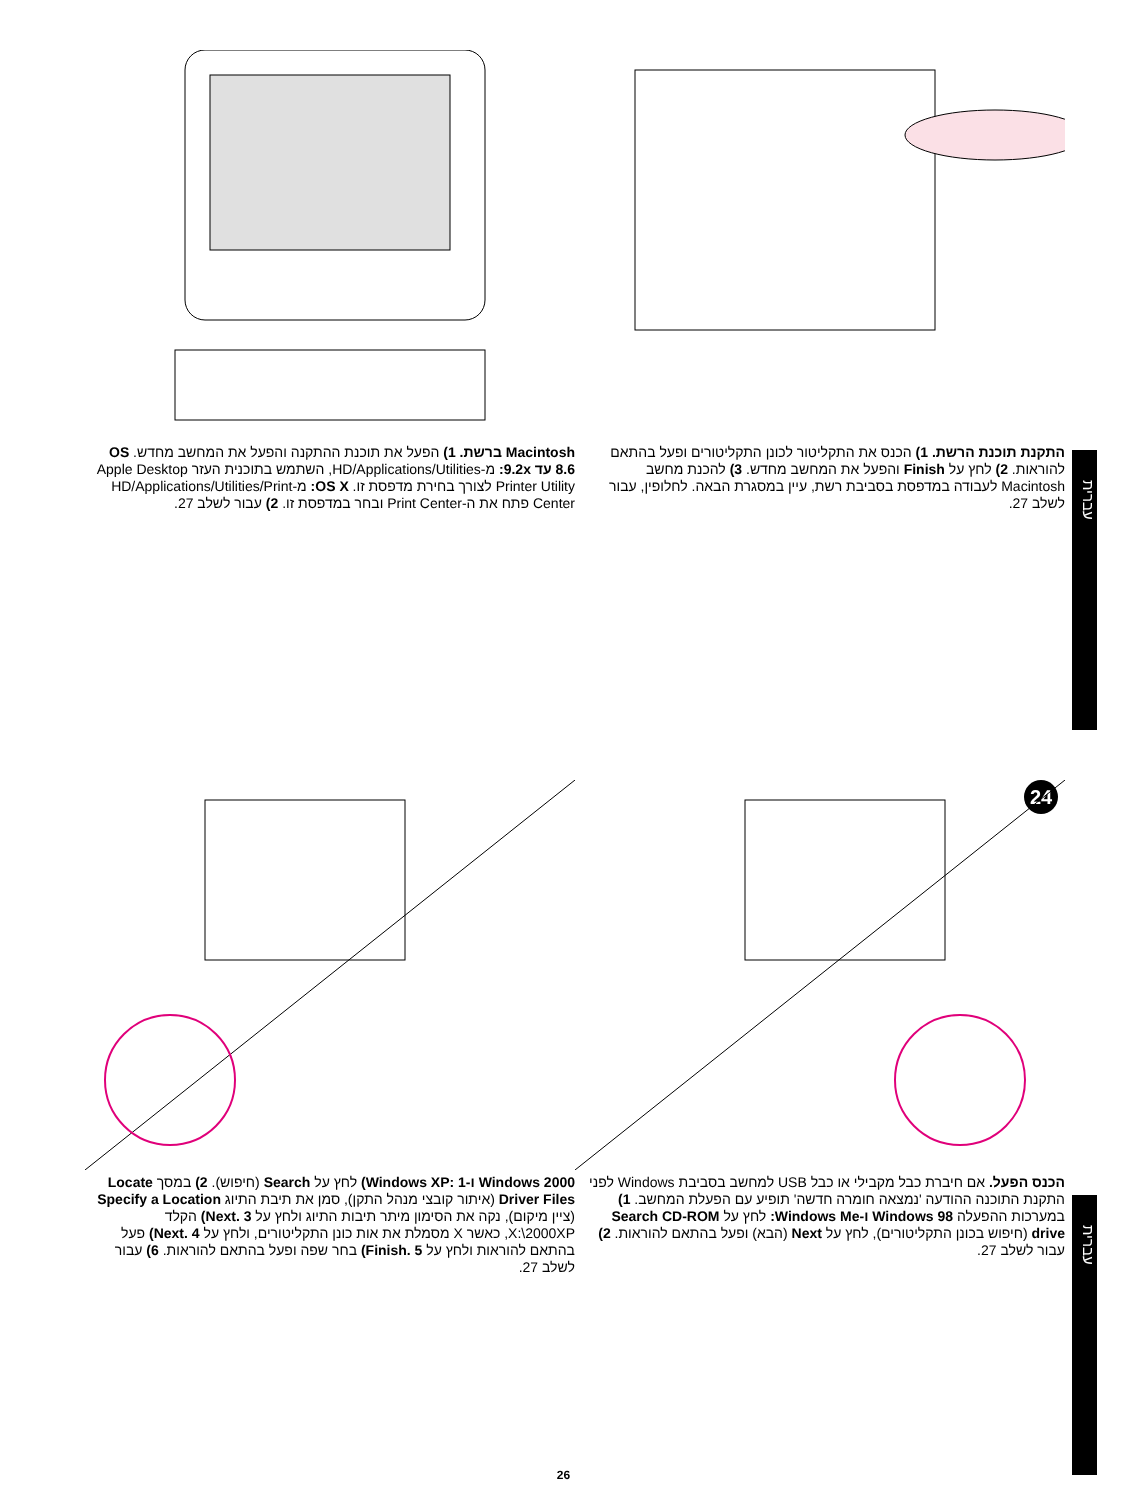עברית
עברית
התקנת תוכנת הרשת. 1) הכנס את התקליטור לכונן התקליטורים ופעל בהתאם להוראות. 2) לחץ על Finish והפעל את המחשב מחדש. 3) להכנת מחשב Macintosh לעבודה במדפסת בסביבת רשת, עיין במסגרת הבאה. לחלופין, עבור לשלב 27.
Macintosh ברשת. 1) הפעל את תוכנת ההתקנה והפעל את המחשב מחדש. OS 8.6 עד 9.2x: מ-HD/Applications/Utilities, השתמש בתוכנית העזר Apple Desktop Printer Utility לצורך בחירת מדפסת זו. OS X: מ-HD/Applications/Utilities/Print Center פתח את ה-Print Center ובחר במדפסת זו. 2) עבור לשלב 27.
24
הכנס הפעל. אם חיברת כבל מקבילי או כבל USB למחשב בסביבת Windows לפני התקנת התוכנה ההודעה 'נמצאה חומרה חדשה' תופיע עם הפעלת המחשב. 1) במערכות ההפעלה Windows 98 ו-Windows Me: לחץ על Search CD-ROM drive (חיפוש בכונן התקליטורים), לחץ על Next (הבא) ופעל בהתאם להוראות. 2) עבור לשלב 27.
Windows 2000 ו-Windows XP: 1) לחץ על Search (חיפוש). 2) במסך Locate Driver Files (איתור קובצי מנהל התקן), סמן את תיבת התיוג Specify a Location (ציין מיקום), נקה את הסימון מיתר תיבות התיוג ולחץ על Next. 3) הקלד X:\2000XP, כאשר X מסמלת את אות כונן התקליטורים, ולחץ על Next. 4) פעל בהתאם להוראות ולחץ על Finish. 5) בחר שפה ופעל בהתאם להוראות. 6) עבור לשלב 27.
26